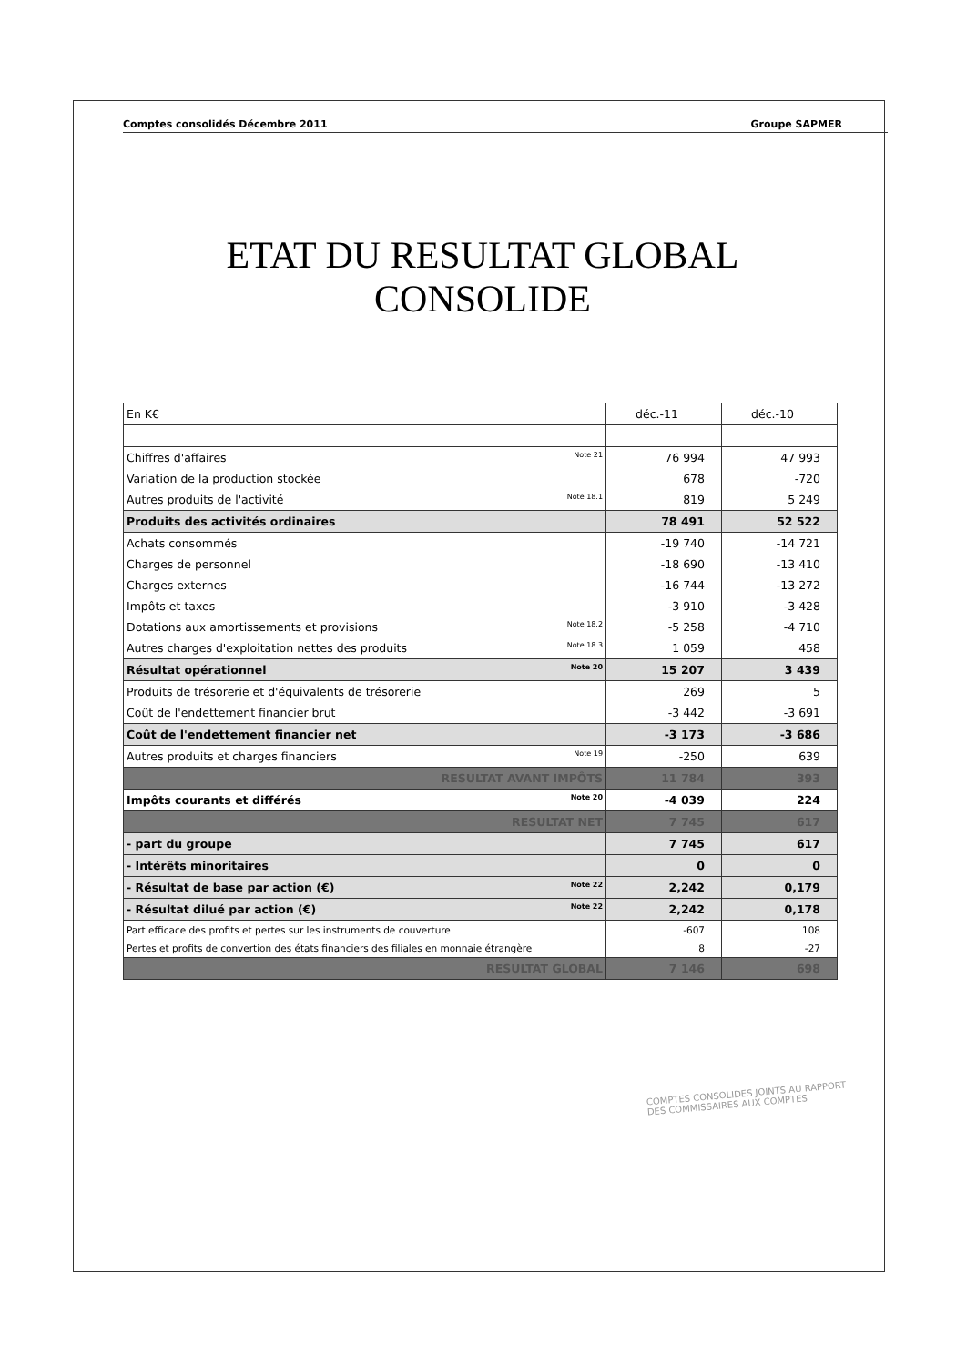Comptes consolidés Décembre 2011 Groupe SAPMER
ETAT DU RESULTAT GLOBAL CONSOLIDE
| En K€ | déc.-11 | déc.-10 |
| Chiffres d'affaires Note 21 | 76 994 | 47 993 |
| Variation de la production stockée | 678 | -720 |
| Autres produits de l'activité Note 18.1 | 819 | 5 249 |
| Produits des activités ordinaires | 78 491 | 52 522 |
| Achats consommés | -19 740 | -14 721 |
| Charges de personnel | -18 690 | -13 410 |
| Charges externes | -16 744 | -13 272 |
| Impôts et taxes | -3 910 | -3 428 |
| Dotations aux amortissements et provisions Note 18.2 | -5 258 | -4 710 |
| Autres charges d'exploitation nettes des produits Note 18.3 | 1 059 | 458 |
| Résultat opérationnel Note 20 | 15 207 | 3 439 |
| Produits de trésorerie et d'équivalents de trésorerie | 269 | 5 |
| Coût de l'endettement financier brut | -3 442 | -3 691 |
| Coût de l'endettement financier net | -3 173 | -3 686 |
| Autres produits et charges financiers Note 19 | -250 | 639 |
| RESULTAT AVANT IMPÔTS | 11 784 | 393 |
| Impôts courants et différés Note 20 | -4 039 | 224 |
| RESULTAT NET | 7 745 | 617 |
| - part du groupe | 7 745 | 617 |
| - Intérêts minoritaires | 0 | 0 |
| - Résultat de base par action (€) Note 22 | 2,242 | 0,179 |
| - Résultat dilué par action (€) Note 22 | 2,242 | 0,178 |
| Part efficace des profits et pertes sur les instruments de couverture | -607 | 108 |
| Pertes et profits de convertion des états financiers des filiales en monnaie étrangère | 8 | -27 |
| RESULTAT GLOBAL | 7 146 | 698 |
COMPTES CONSOLIDES JOINTS AU RAPPORT
DES COMMISSAIRES AUX COMPTES